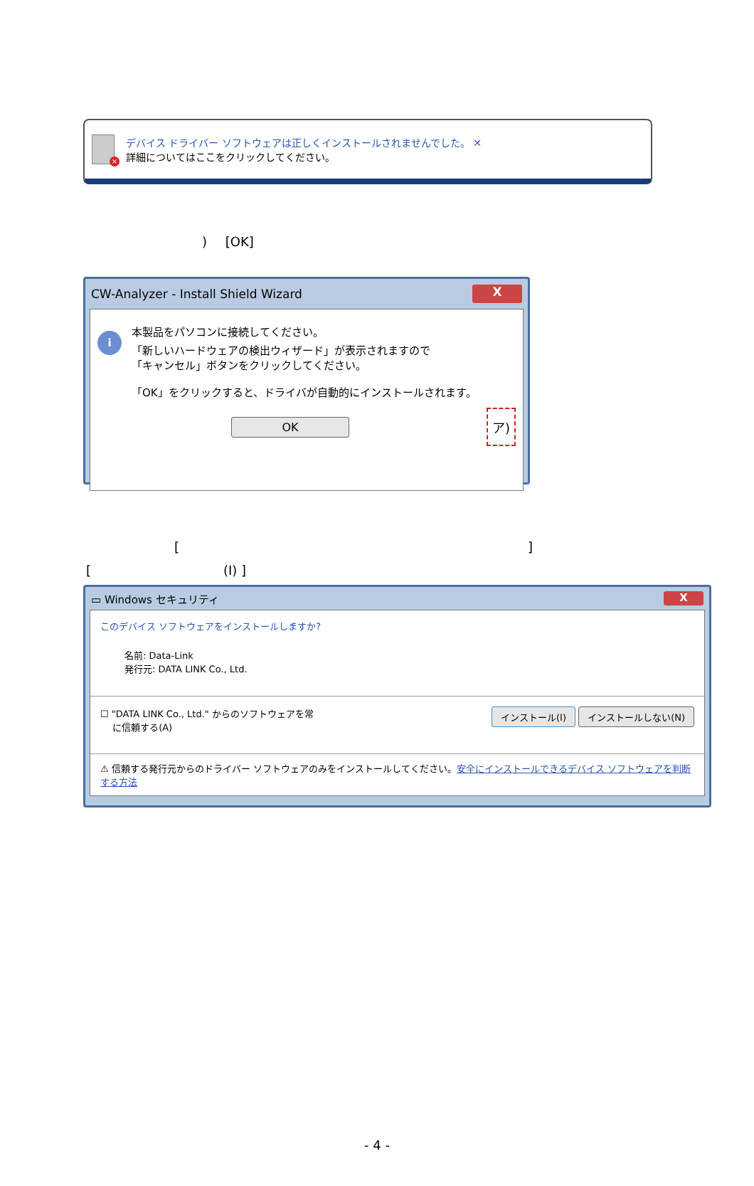×
デバイス ドライバー ソフトウェアは正しくインストールされませんでした。 ✕
詳細についてはここをクリックしてください。
) [OK]
CW-Analyzer - Install Shield Wizard X
i
本製品をパソコンに接続してください。
「新しいハードウェアの検出ウィザード」が表示されますので
「キャンセル」ボタンをクリックしてください。
「OK」をクリックすると、ドライバが自動的にインストールされます。
OK ア)
[]
[(I) ]
▭ Windows セキュリティ X
このデバイス ソフトウェアをインストールしますか?
名前: Data-Link
発行元: DATA LINK Co., Ltd.
☐ "DATA LINK Co., Ltd." からのソフトウェアを常
　 に信頼する(A)
インストール(I) インストールしない(N)
⚠ 信頼する発行元からのドライバー ソフトウェアのみをインストールしてください。安全にインストールできるデバイス ソフトウェアを判断する方法
- 4 -